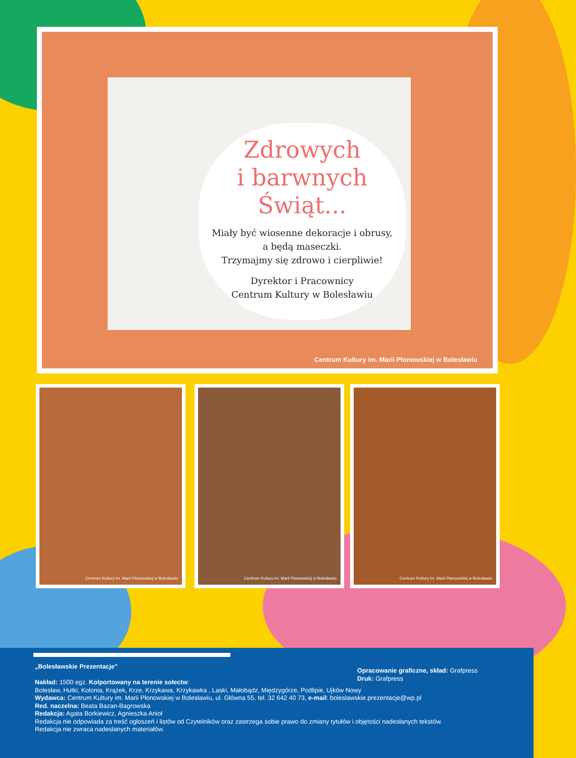Zdrowych
i barwnych Świąt...
Miały być wiosenne dekoracje i obrusy,
a będą maseczki.
Trzymajmy się zdrowo i cierpliwie!
Dyrektor i Pracownicy
Centrum Kultury w Bolesławiu
Centrum Kultury im. Marii Płonowskiej w Bolesławiu
Centrum Kultury im. Marii Płonowskiej w Bolesławiu
Centrum Kultury im. Marii Płonowskiej w Bolesławiu
Centrum Kultury im. Marii Płonowskiej w Bolesławiu
„Bolesławskie Prezentacje”
Nakład: 1500 egz. Kolportowany na terenie sołectw:
Bolesław, Hutki, Kolonia, Krążek, Krze, Krzykawa, Krzykawka , Laski, Małobądz, Międzygórze, Podlipie, Ujków Nowy
Wydawca: Centrum Kultury im. Marii Płonowskiej w Bolesławiu, ul. Główna 55, tel. 32 642 40 73, e-mail: boleslawskie.prezentacje@wp.pl
Red. naczelna: Beata Bazan-Bagrowska
Redakcja: Agata Borkiewicz, Agnieszka Anioł
Redakcja nie odpowiada za treść ogłoszeń i listów od Czytelników oraz zastrzega sobie prawo do zmiany tytułów i objętości nadesłanych tekstów.
Redakcja nie zwraca nadesłanych materiałów.
Opracowanie graficzne, skład: Grafpress
Druk: Grafpress